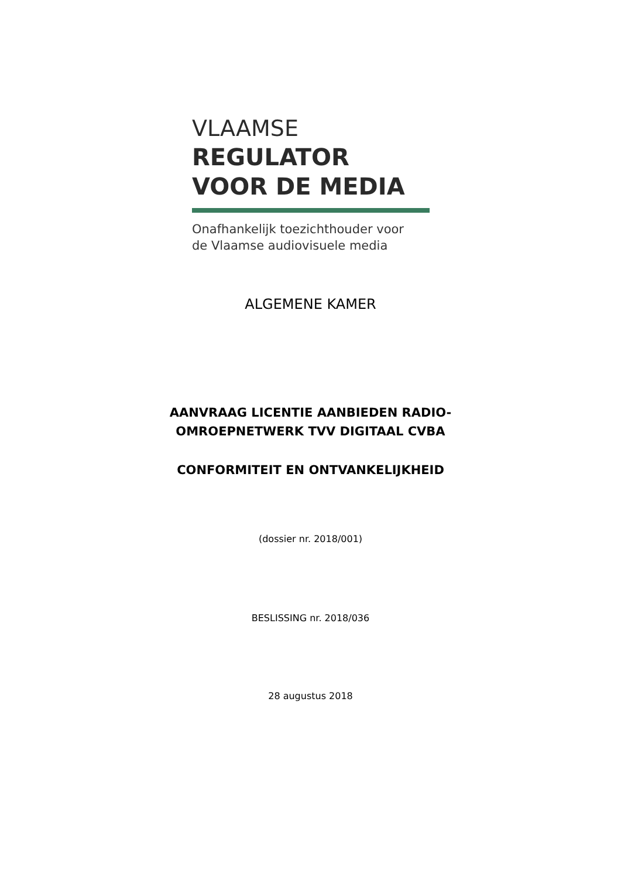VLAAMSE
REGULATOR
VOOR DE MEDIA
Onafhankelijk toezichthouder voor
de Vlaamse audiovisuele media
ALGEMENE KAMER
AANVRAAG LICENTIE AANBIEDEN RADIO-
OMROEPNETWERK TVV DIGITAAL CVBA
CONFORMITEIT EN ONTVANKELIJKHEID
(dossier nr. 2018/001)
BESLISSING nr. 2018/036
28 augustus 2018